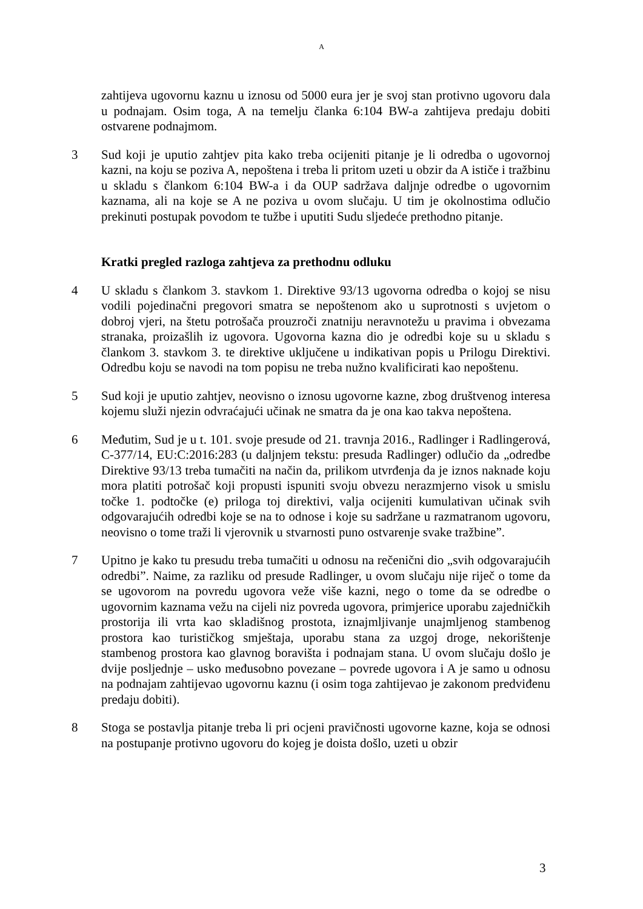A
zahtijeva ugovornu kaznu u iznosu od 5000 eura jer je svoj stan protivno ugovoru dala u podnajam. Osim toga, A na temelju članka 6:104 BW-a zahtijeva predaju dobiti ostvarene podnajmom.
3 Sud koji je uputio zahtjev pita kako treba ocijeniti pitanje je li odredba o ugovornoj kazni, na koju se poziva A, nepoštena i treba li pritom uzeti u obzir da A ističe i tražbinu u skladu s člankom 6:104 BW-a i da OUP sadržava daljnje odredbe o ugovornim kaznama, ali na koje se A ne poziva u ovom slučaju. U tim je okolnostima odlučio prekinuti postupak povodom te tužbe i uputiti Sudu sljedeće prethodno pitanje.
Kratki pregled razloga zahtjeva za prethodnu odluku
4 U skladu s člankom 3. stavkom 1. Direktive 93/13 ugovorna odredba o kojoj se nisu vodili pojedinačni pregovori smatra se nepoštenom ako u suprotnosti s uvjetom o dobroj vjeri, na štetu potrošača prouzroči znatniju neravnotežu u pravima i obvezama stranaka, proizašlih iz ugovora. Ugovorna kazna dio je odredbi koje su u skladu s člankom 3. stavkom 3. te direktive uključene u indikativan popis u Prilogu Direktivi. Odredbu koju se navodi na tom popisu ne treba nužno kvalificirati kao nepoštenu.
5 Sud koji je uputio zahtjev, neovisno o iznosu ugovorne kazne, zbog društvenog interesa kojemu služi njezin odvraćajući učinak ne smatra da je ona kao takva nepoštena.
6 Međutim, Sud je u t. 101. svoje presude od 21. travnja 2016., Radlinger i Radlingerová, C-377/14, EU:C:2016:283 (u daljnjem tekstu: presuda Radlinger) odlučio da „odredbe Direktive 93/13 treba tumačiti na način da, prilikom utvrđenja da je iznos naknade koju mora platiti potrošač koji propusti ispuniti svoju obvezu nerazmjerno visok u smislu točke 1. podtočke (e) priloga toj direktivi, valja ocijeniti kumulativan učinak svih odgovarajućih odredbi koje se na to odnose i koje su sadržane u razmatranom ugovoru, neovisno o tome traži li vjerovnik u stvarnosti puno ostvarenje svake tražbine”.
7 Upitno je kako tu presudu treba tumačiti u odnosu na rečenični dio „svih odgovarajućih odredbi”. Naime, za razliku od presude Radlinger, u ovom slučaju nije riječ o tome da se ugovorom na povredu ugovora veže više kazni, nego o tome da se odredbe o ugovornim kaznama vežu na cijeli niz povreda ugovora, primjerice uporabu zajedničkih prostorija ili vrta kao skladišnog prostota, iznajmljivanje unajmljenog stambenog prostora kao turističkog smještaja, uporabu stana za uzgoj droge, nekorištenje stambenog prostora kao glavnog boravišta i podnajam stana. U ovom slučaju došlo je dvije posljednje – usko međusobno povezane – povrede ugovora i A je samo u odnosu na podnajam zahtijevao ugovornu kaznu (i osim toga zahtijevao je zakonom predviđenu predaju dobiti).
8 Stoga se postavlja pitanje treba li pri ocjeni pravičnosti ugovorne kazne, koja se odnosi na postupanje protivno ugovoru do kojeg je doista došlo, uzeti u obzir
3